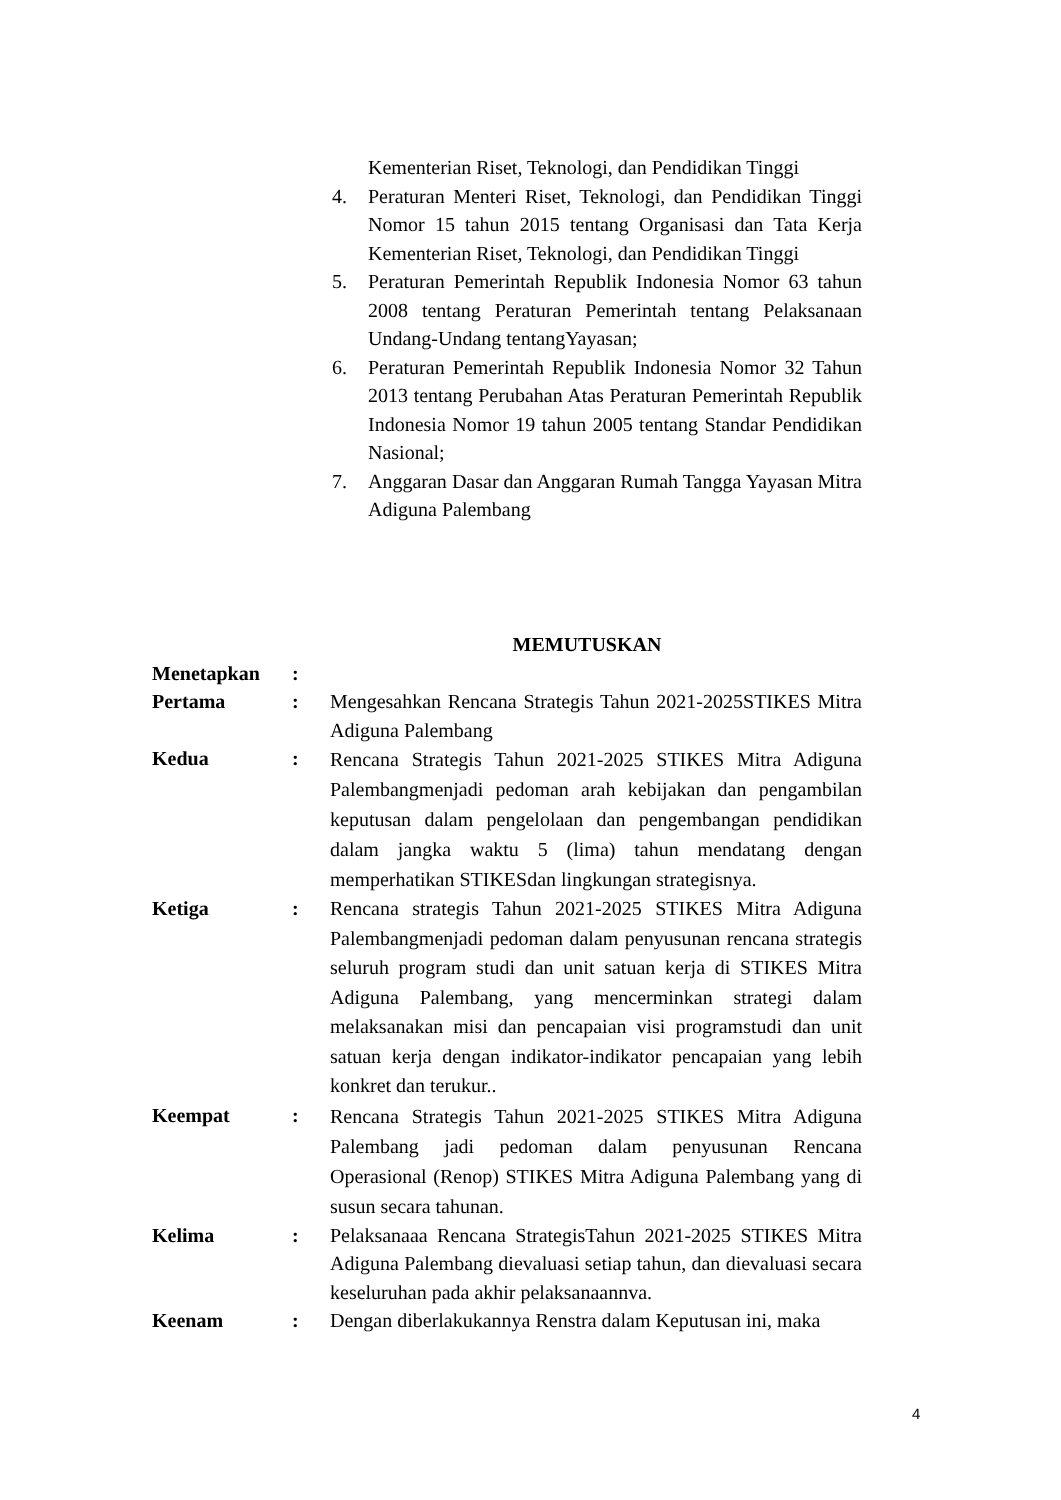Kementerian Riset, Teknologi, dan Pendidikan Tinggi
4. Peraturan Menteri Riset, Teknologi, dan Pendidikan Tinggi Nomor 15 tahun 2015 tentang Organisasi dan Tata Kerja Kementerian Riset, Teknologi, dan Pendidikan Tinggi
5. Peraturan Pemerintah Republik Indonesia Nomor 63 tahun 2008 tentang Peraturan Pemerintah tentang Pelaksanaan Undang-Undang tentangYayasan;
6. Peraturan Pemerintah Republik Indonesia Nomor 32 Tahun 2013 tentang Perubahan Atas Peraturan Pemerintah Republik Indonesia Nomor 19 tahun 2005 tentang Standar Pendidikan Nasional;
7. Anggaran Dasar dan Anggaran Rumah Tangga Yayasan Mitra Adiguna Palembang
MEMUTUSKAN
Menetapkan:
Pertama: Mengesahkan Rencana Strategis Tahun 2021-2025STIKES Mitra Adiguna Palembang
Kedua: Rencana Strategis Tahun 2021-2025 STIKES Mitra Adiguna Palembangmenjadi pedoman arah kebijakan dan pengambilan keputusan dalam pengelolaan dan pengembangan pendidikan dalam jangka waktu 5 (lima) tahun mendatang dengan memperhatikan STIKESdan lingkungan strategisnya.
Ketiga: Rencana strategis Tahun 2021-2025 STIKES Mitra Adiguna Palembangmenjadi pedoman dalam penyusunan rencana strategis seluruh program studi dan unit satuan kerja di STIKES Mitra Adiguna Palembang, yang mencerminkan strategi dalam melaksanakan misi dan pencapaian visi programstudi dan unit satuan kerja dengan indikator-indikator pencapaian yang lebih konkret dan terukur..
Keempat: Rencana Strategis Tahun 2021-2025 STIKES Mitra Adiguna Palembang jadi pedoman dalam penyusunan Rencana Operasional (Renop) STIKES Mitra Adiguna Palembang yang di susun secara tahunan.
Kelima: Pelaksanaaa Rencana StrategisTahun 2021-2025 STIKES Mitra Adiguna Palembang dievaluasi setiap tahun, dan dievaluasi secara keseluruhan pada akhir pelaksanaannva.
Keenam: Dengan diberlakukannya Renstra dalam Keputusan ini, maka
4